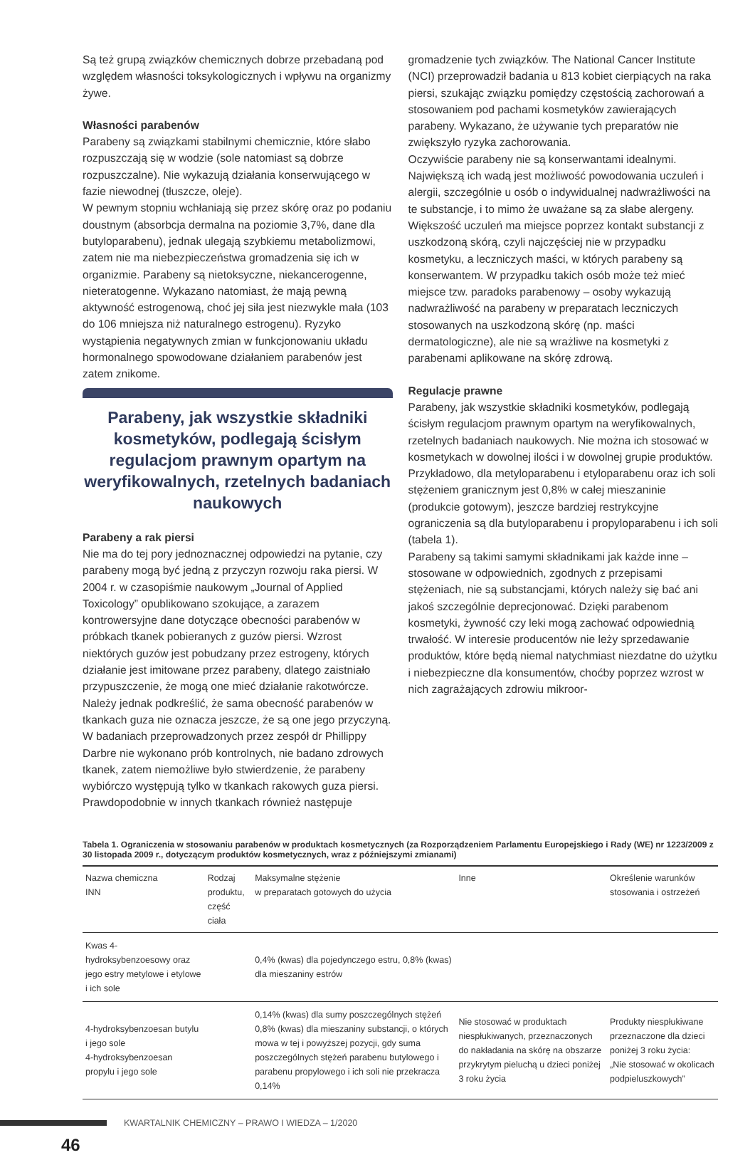Są też grupą związków chemicznych dobrze przebadaną pod względem własności toksykologicznych i wpływu na organizmy żywe.
Własności parabenów
Parabeny są związkami stabilnymi chemicznie, które słabo rozpuszczają się w wodzie (sole natomiast są dobrze rozpuszczalne). Nie wykazują działania konserwującego w fazie niewodnej (tłuszcze, oleje).
W pewnym stopniu wchłaniają się przez skórę oraz po podaniu doustnym (absorbcja dermalna na poziomie 3,7%, dane dla butyloparabenu), jednak ulegają szybkiemu metabolizmowi, zatem nie ma niebezpieczeństwa gromadzenia się ich w organizmie. Parabeny są nietoksyczne, niekancerogenne, nieteratogenne. Wykazano natomiast, że mają pewną aktywność estrogenową, choć jej siła jest niezwykle mała (103 do 106 mniejsza niż naturalnego estrogenu). Ryzyko wystąpienia negatywnych zmian w funkcjonowaniu układu hormonalnego spowodowane działaniem parabenów jest zatem znikome.
Parabeny, jak wszystkie składniki kosmetyków, podlegają ścisłym regulacjom prawnym opartym na weryfikowalnych, rzetelnych badaniach naukowych
Parabeny a rak piersi
Nie ma do tej pory jednoznacznej odpowiedzi na pytanie, czy parabeny mogą być jedną z przyczyn rozwoju raka piersi. W 2004 r. w czasopiśmie naukowym „Journal of Applied Toxicology” opublikowano szokujące, a zarazem kontrowersyjne dane dotyczące obecności parabenów w próbkach tkanek pobieranych z guzów piersi. Wzrost niektórych guzów jest pobudzany przez estrogeny, których działanie jest imitowane przez parabeny, dlatego zaistniało przypuszczenie, że mogą one mieć działanie rakotwórcze. Należy jednak podkreślić, że sama obecność parabenów w tkankach guza nie oznacza jeszcze, że są one jego przyczyną. W badaniach przeprowadzonych przez zespół dr Phillippy Darbre nie wykonano prób kontrolnych, nie badano zdrowych tkanek, zatem niemożliwe było stwierdzenie, że parabeny wybiórczo występują tylko w tkankach rakowych guza piersi. Prawdopodobnie w innych tkankach również następuje
gromadzenie tych związków. The National Cancer Institute (NCI) przeprowadził badania u 813 kobiet cierpiących na raka piersi, szukając związku pomiędzy częstością zachorowań a stosowaniem pod pachami kosmetyków zawierających parabeny. Wykazano, że używanie tych preparatów nie zwiększyło ryzyka zachorowania.
Oczywiście parabeny nie są konserwantami idealnymi. Największą ich wadą jest możliwość powodowania uczuleń i alergii, szczególnie u osób o indywidualnej nadwrażliwości na te substancje, i to mimo że uważane są za słabe alergeny. Większość uczuleń ma miejsce poprzez kontakt substancji z uszkodzoną skórą, czyli najczęściej nie w przypadku kosmetyku, a leczniczych maści, w których parabeny są konserwantem. W przypadku takich osób może też mieć miejsce tzw. paradoks parabenowy – osoby wykazują nadwrażliwość na parabeny w preparatach leczniczych stosowanych na uszkodzoną skórę (np. maści dermatologiczne), ale nie są wrażliwe na kosmetyki z parabenami aplikowane na skórę zdrową.
Regulacje prawne
Parabeny, jak wszystkie składniki kosmetyków, podlegają ścisłym regulacjom prawnym opartym na weryfikowalnych, rzetelnych badaniach naukowych. Nie można ich stosować w kosmetykach w dowolnej ilości i w dowolnej grupie produktów. Przykładowo, dla metyloparabenu i etyloparabenu oraz ich soli stężeniem granicznym jest 0,8% w całej mieszaninie (produkcie gotowym), jeszcze bardziej restrykcyjne ograniczenia są dla butyloparabenu i propyloparabenu i ich soli (tabela 1).
Parabeny są takimi samymi składnikami jak każde inne – stosowane w odpowiednich, zgodnych z przepisami stężeniach, nie są substancjami, których należy się bać ani jakoś szczególnie deprecjonować. Dzięki parabenom kosmetyki, żywność czy leki mogą zachować odpowiednią trwałość. W interesie producentów nie leży sprzedawanie produktów, które będą niemal natychmiast niezdatne do użytku i niebezpieczne dla konsumentów, choćby poprzez wzrost w nich zagrażających zdrowiu mikroor-
Tabela 1. Ograniczenia w stosowaniu parabenów w produktach kosmetycznych (za Rozporządzeniem Parlamentu Europejskiego i Rady (WE) nr 1223/2009 z 30 listopada 2009 r., dotyczącym produktów kosmetycznych, wraz z późniejszymi zmianami)
| Nazwa chemiczna INN | Rodzaj produktu, część ciała | Maksymalne stężenie w preparatach gotowych do użycia | Inne | Określenie warunków stosowania i ostrzeżeń |
| --- | --- | --- | --- | --- |
| Kwas 4-hydroksybenzoesowy oraz jego estry metylowe i etylowe i ich sole | | 0,4% (kwas) dla pojedynczego estru, 0,8% (kwas) dla mieszaniny estrów | | |
| 4-hydroksybenzoesan butylu i jego sole 4-hydroksybenzoesan propylu i jego sole | | 0,14% (kwas) dla sumy poszczególnych stężeń 0,8% (kwas) dla mieszaniny substancji, o których mowa w tej i powyższej pozycji, gdy suma poszczególnych stężeń parabenu butylowego i parabenu propylowego i ich soli nie przekracza 0,14% | Nie stosować w produktach niespłukiwanych, przeznaczonych do nakładania na skórę na obszarze przykrytym pieluchą u dzieci poniżej 3 roku życia | Produkty niespłukiwane przeznaczone dla dzieci poniżej 3 roku życia: „Nie stosować w okolicach podpieluszkowych” |
KWARTALNIK CHEMICZNY – PRAWO I WIEDZA – 1/2020
46